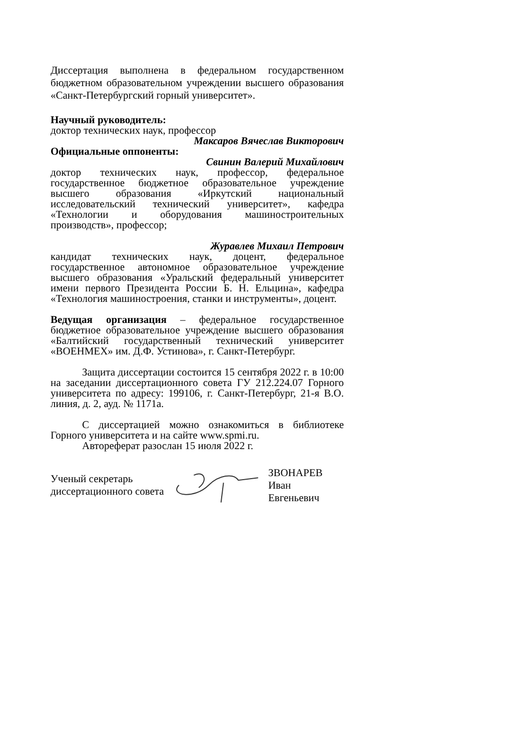Диссертация выполнена в федеральном государственном бюджетном образовательном учреждении высшего образования «Санкт-Петербургский горный университет».
Научный руководитель:
доктор технических наук, профессор
Максаров Вячеслав Викторович
Официальные оппоненты:
Свинин Валерий Михайлович
доктор технических наук, профессор, федеральное государственное бюджетное образовательное учреждение высшего образования «Иркутский национальный исследовательский технический университет», кафедра «Технологии и оборудования машиностроительных производств», профессор;
Журавлев Михаил Петрович
кандидат технических наук, доцент, федеральное государственное автономное образовательное учреждение высшего образования «Уральский федеральный университет имени первого Президента России Б. Н. Ельцина», кафедра «Технология машиностроения, станки и инструменты», доцент.
Ведущая организация – федеральное государственное бюджетное образовательное учреждение высшего образования «Балтийский государственный технический университет «ВОЕНМЕХ» им. Д.Ф. Устинова», г. Санкт-Петербург.
Защита диссертации состоится 15 сентября 2022 г. в 10:00 на заседании диссертационного совета ГУ 212.224.07 Горного университета по адресу: 199106, г. Санкт-Петербург, 21-я В.О. линия, д. 2, ауд. № 1171а.
С диссертацией можно ознакомиться в библиотеке Горного университета и на сайте www.spmi.ru.
Автореферат разослан 15 июля 2022 г.
Ученый секретарь
диссертационного совета
ЗВОНАРЕВ
Иван Евгеньевич